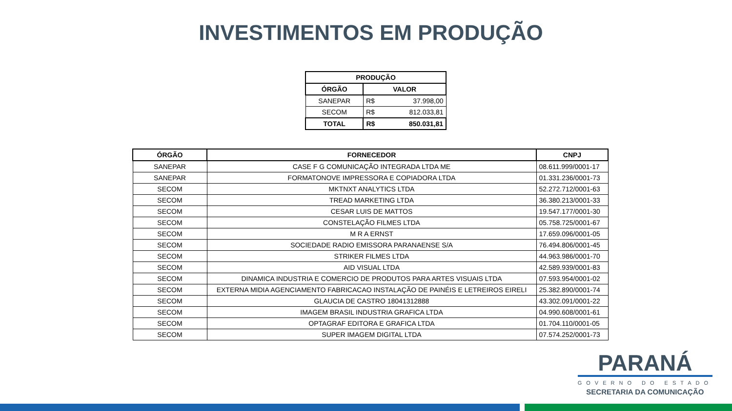INVESTIMENTOS EM PRODUÇÃO
| PRODUÇÃO | | |
| --- | --- | --- |
| ÓRGÃO | VALOR | |
| SANEPAR | R$ | 37.998,00 |
| SECOM | R$ | 812.033,81 |
| TOTAL | R$ | 850.031,81 |
| ÓRGÃO | FORNECEDOR | CNPJ |
| --- | --- | --- |
| SANEPAR | CASE F G COMUNICAÇÃO INTEGRADA LTDA ME | 08.611.999/0001-17 |
| SANEPAR | FORMATONOVE IMPRESSORA E COPIADORA LTDA | 01.331.236/0001-73 |
| SECOM | MKTNXT ANALYTICS LTDA | 52.272.712/0001-63 |
| SECOM | TREAD MARKETING LTDA | 36.380.213/0001-33 |
| SECOM | CESAR LUIS DE MATTOS | 19.547.177/0001-30 |
| SECOM | CONSTELAÇÃO FILMES LTDA | 05.758.725/0001-67 |
| SECOM | M R A ERNST | 17.659.096/0001-05 |
| SECOM | SOCIEDADE RADIO EMISSORA PARANAENSE S/A | 76.494.806/0001-45 |
| SECOM | STRIKER FILMES LTDA | 44.963.986/0001-70 |
| SECOM | AID VISUAL LTDA | 42.589.939/0001-83 |
| SECOM | DINAMICA INDUSTRIA E COMERCIO DE PRODUTOS PARA ARTES VISUAIS LTDA | 07.593.954/0001-02 |
| SECOM | EXTERNA MIDIA AGENCIAMENTO FABRICACAO INSTALAÇÃO DE PAINÉIS E LETREIROS EIRELI | 25.382.890/0001-74 |
| SECOM | GLAUCIA DE CASTRO 18041312888 | 43.302.091/0001-22 |
| SECOM | IMAGEM BRASIL INDUSTRIA GRAFICA LTDA | 04.990.608/0001-61 |
| SECOM | OPTAGRAF EDITORA E GRAFICA LTDA | 01.704.110/0001-05 |
| SECOM | SUPER IMAGEM DIGITAL LTDA | 07.574.252/0001-73 |
PARANÁ
GOVERNO DO ESTADO
SECRETARIA DA COMUNICAÇÃO